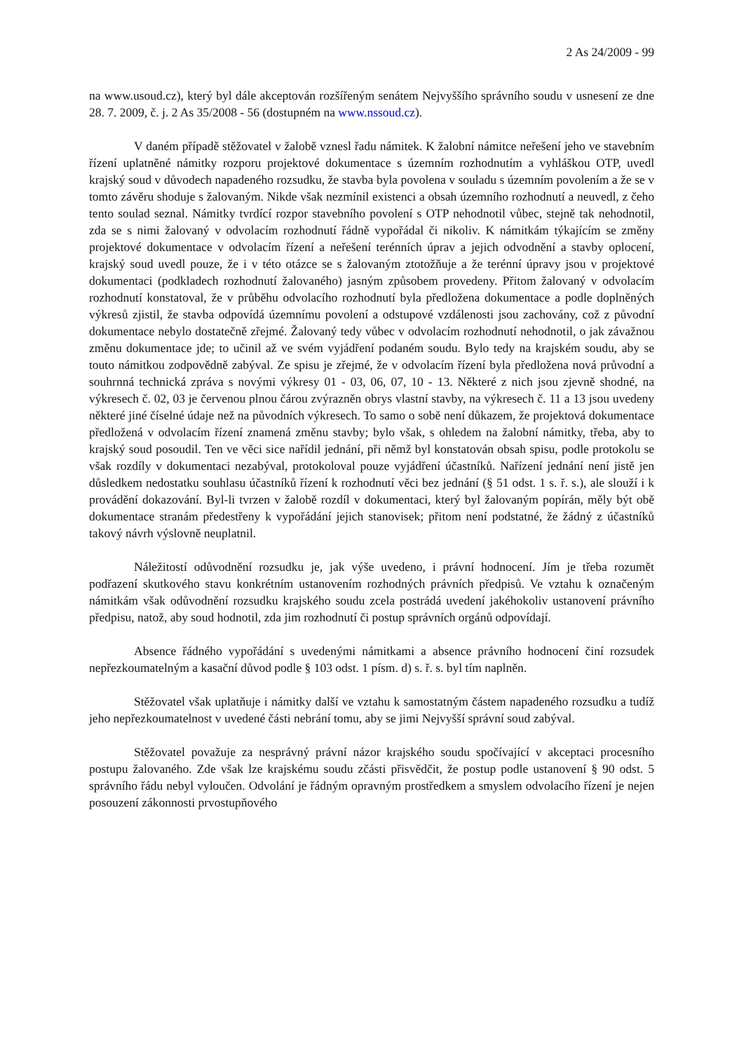2 As 24/2009 - 99
na www.usoud.cz), který byl dále akceptován rozšířeným senátem Nejvyššího správního soudu v usnesení ze dne 28. 7. 2009, č. j. 2 As 35/2008 - 56 (dostupném na www.nssoud.cz).
V daném případě stěžovatel v žalobě vznesl řadu námitek. K žalobní námitce neřešení jeho ve stavebním řízení uplatněné námitky rozporu projektové dokumentace s územním rozhodnutím a vyhláškou OTP, uvedl krajský soud v důvodech napadeného rozsudku, že stavba byla povolena v souladu s územním povolením a že se v tomto závěru shoduje s žalovaným. Nikde však nezmínil existenci a obsah územního rozhodnutí a neuvedl, z čeho tento soulad seznal. Námitky tvrdící rozpor stavebního povolení s OTP nehodnotil vůbec, stejně tak nehodnotil, zda se s nimi žalovaný v odvolacím rozhodnutí řádně vypořádal či nikoliv. K námitkám týkajícím se změny projektové dokumentace v odvolacím řízení a neřešení terénních úprav a jejich odvodnění a stavby oplocení, krajský soud uvedl pouze, že i v této otázce se s žalovaným ztotožňuje a že terénní úpravy jsou v projektové dokumentaci (podkladech rozhodnutí žalovaného) jasným způsobem provedeny. Přitom žalovaný v odvolacím rozhodnutí konstatoval, že v průběhu odvolacího rozhodnutí byla předložena dokumentace a podle doplněných výkresů zjistil, že stavba odpovídá územnímu povolení a odstupové vzdálenosti jsou zachovány, což z původní dokumentace nebylo dostatečně zřejmé. Žalovaný tedy vůbec v odvolacím rozhodnutí nehodnotil, o jak závažnou změnu dokumentace jde; to učinil až ve svém vyjádření podaném soudu. Bylo tedy na krajském soudu, aby se touto námitkou zodpovědně zabýval. Ze spisu je zřejmé, že v odvolacím řízení byla předložena nová průvodní a souhrnná technická zpráva s novými výkresy 01 - 03, 06, 07, 10 - 13. Některé z nich jsou zjevně shodné, na výkresech č. 02, 03 je červenou plnou čárou zvýrazněn obrys vlastní stavby, na výkresech č. 11 a 13 jsou uvedeny některé jiné číselné údaje než na původních výkresech. To samo o sobě není důkazem, že projektová dokumentace předložená v odvolacím řízení znamená změnu stavby; bylo však, s ohledem na žalobní námitky, třeba, aby to krajský soud posoudil. Ten ve věci sice nařídil jednání, při němž byl konstatován obsah spisu, podle protokolu se však rozdíly v dokumentaci nezabýval, protokoloval pouze vyjádření účastníků. Nařízení jednání není jistě jen důsledkem nedostatku souhlasu účastníků řízení k rozhodnutí věci bez jednání (§ 51 odst. 1 s. ř. s.), ale slouží i k provádění dokazování. Byl-li tvrzen v žalobě rozdíl v dokumentaci, který byl žalovaným popírán, měly být obě dokumentace stranám předestřeny k vypořádání jejich stanovisek; přitom není podstatné, že žádný z účastníků takový návrh výslovně neuplatnil.
Náležitostí odůvodnění rozsudku je, jak výše uvedeno, i právní hodnocení. Jím je třeba rozumět podřazení skutkového stavu konkrétním ustanovením rozhodných právních předpisů. Ve vztahu k označeným námitkám však odůvodnění rozsudku krajského soudu zcela postrádá uvedení jakéhokoliv ustanovení právního předpisu, natož, aby soud hodnotil, zda jim rozhodnutí či postup správních orgánů odpovídají.
Absence řádného vypořádání s uvedenými námitkami a absence právního hodnocení činí rozsudek nepřezkoumatelným a kasační důvod podle § 103 odst. 1 písm. d) s. ř. s. byl tím naplněn.
Stěžovatel však uplatňuje i námitky další ve vztahu k samostatným částem napadeného rozsudku a tudíž jeho nepřezkoumatelnost v uvedené části nebrání tomu, aby se jimi Nejvyšší správní soud zabýval.
Stěžovatel považuje za nesprávný právní názor krajského soudu spočívající v akceptaci procesního postupu žalovaného. Zde však lze krajskému soudu zčásti přisvědčit, že postup podle ustanovení § 90 odst. 5 správního řádu nebyl vyloučen. Odvolání je řádným opravným prostředkem a smyslem odvolacího řízení je nejen posouzení zákonnosti prvostupňového